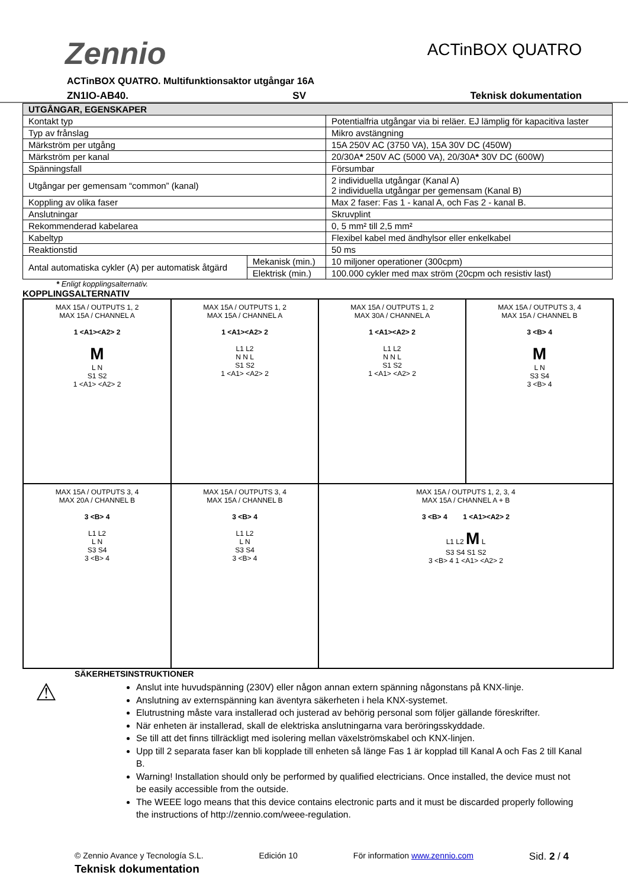Zennio
ACTinBOX QUATRO
ACTinBOX QUATRO. Multifunktionsaktor utgångar 16A
ZN1IO-AB40. SV Teknisk dokumentation
| UTGÅNGAR, EGENSKAPER | | |
| --- | --- | --- |
| Kontakt typ | | Potentialfria utgångar via bi reläer. EJ lämplig för kapacitiva laster |
| Typ av frånslag | | Mikro avstängning |
| Märkström per utgång | | 15A 250V AC (3750 VA), 15A 30V DC (450W) |
| Märkström per kanal | | 20/30A * 250V AC (5000 VA), 20/30A * 30V DC (600W) |
| Spänningsfall | | Försumbar |
| Utgångar per gemensam “common” (kanal) | | 2 individuella utgångar (Kanal A) 2 individuella utgångar per gemensam (Kanal B) |
| Koppling av olika faser | | Max 2 faser: Fas 1 - kanal A, och Fas 2 - kanal B. |
| Anslutningar | | Skruvplint |
| Rekommenderad kabelarea | | 0, 5 mm² till 2,5 mm² |
| Kabeltyp | | Flexibel kabel med ändhylsor eller enkelkabel |
| Reaktionstid | | 50 ms |
| Antal automatiska cykler (A) per automatisk åtgärd | Mekanisk (min.) | 10 miljoner operationer (300cpm) |
| | Elektrisk (min.) | 100.000 cykler med max ström (20cpm och resistiv last) |
* Enligt kopplingsalternativ.
KOPPLINGSALTERNATIV
MAX 15A / OUTPUTS 1, 2
MAX 15A / CHANNEL A
1 <A1><A2> 2
M
L N
S1 S2
1 <A1> <A2> 2
MAX 15A / OUTPUTS 1, 2
MAX 15A / CHANNEL A
1 <A1><A2> 2
L1 L2
N N L
S1 S2
1 <A1> <A2> 2
MAX 15A / OUTPUTS 1, 2
MAX 30A / CHANNEL A
1 <A1><A2> 2
L1 L2
N N L
S1 S2
1 <A1> <A2> 2
MAX 15A / OUTPUTS 3, 4
MAX 15A / CHANNEL B
3 <B> 4
M
L N
S3 S4
3 <B> 4
MAX 15A / OUTPUTS 3, 4
MAX 20A / CHANNEL B
3 <B> 4
L1 L2
L N
S3 S4
3 <B> 4
MAX 15A / OUTPUTS 3, 4
MAX 15A / CHANNEL B
3 <B> 4
L1 L2
L N
S3 S4
3 <B> 4
MAX 15A / OUTPUTS 1, 2, 3, 4
MAX 15A / CHANNEL A + B
3 <B> 4 1 <A1><A2> 2
L1 L2 M L
S3 S4 S1 S2
3 <B> 4 1 <A1> <A2> 2
SÄKERHETSINSTRUKTIONER
⚠
Anslut inte huvudspänning (230V) eller någon annan extern spänning någonstans på KNX-linje.
Anslutning av externspänning kan äventyra säkerheten i hela KNX-systemet.
Elutrustning måste vara installerad och justerad av behörig personal som följer gällande föreskrifter.
När enheten är installerad, skall de elektriska anslutningarna vara beröringsskyddade.
Se till att det finns tillräckligt med isolering mellan växelströmskabel och KNX-linjen.
Upp till 2 separata faser kan bli kopplade till enheten så länge Fas 1 är kopplad till Kanal A och Fas 2 till Kanal B.
Warning! Installation should only be performed by qualified electricians. Once installed, the device must not be easily accessible from the outside.
The WEEE logo means that this device contains electronic parts and it must be discarded properly following the instructions of http://zennio.com/weee-regulation.
© Zennio Avance y Tecnología S.L. Edición 10 För information www.zennio.com Sid. 2 / 4
Teknisk dokumentation